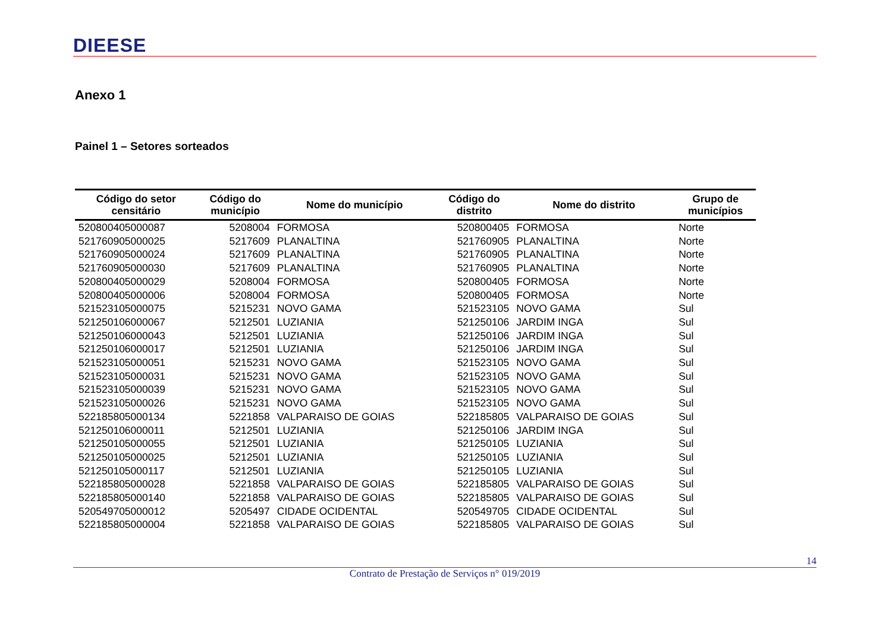DIEESE
Anexo 1
Painel 1 – Setores sorteados
| Código do setor censitário | Código do município | Nome do município | Código do distrito | Nome do distrito | Grupo de municípios |
| --- | --- | --- | --- | --- | --- |
| 520800405000087 | 5208004 | FORMOSA | 520800405 | FORMOSA | Norte |
| 521760905000025 | 5217609 | PLANALTINA | 521760905 | PLANALTINA | Norte |
| 521760905000024 | 5217609 | PLANALTINA | 521760905 | PLANALTINA | Norte |
| 521760905000030 | 5217609 | PLANALTINA | 521760905 | PLANALTINA | Norte |
| 520800405000029 | 5208004 | FORMOSA | 520800405 | FORMOSA | Norte |
| 520800405000006 | 5208004 | FORMOSA | 520800405 | FORMOSA | Norte |
| 521523105000075 | 5215231 | NOVO GAMA | 521523105 | NOVO GAMA | Sul |
| 521250106000067 | 5212501 | LUZIANIA | 521250106 | JARDIM INGA | Sul |
| 521250106000043 | 5212501 | LUZIANIA | 521250106 | JARDIM INGA | Sul |
| 521250106000017 | 5212501 | LUZIANIA | 521250106 | JARDIM INGA | Sul |
| 521523105000051 | 5215231 | NOVO GAMA | 521523105 | NOVO GAMA | Sul |
| 521523105000031 | 5215231 | NOVO GAMA | 521523105 | NOVO GAMA | Sul |
| 521523105000039 | 5215231 | NOVO GAMA | 521523105 | NOVO GAMA | Sul |
| 521523105000026 | 5215231 | NOVO GAMA | 521523105 | NOVO GAMA | Sul |
| 522185805000134 | 5221858 | VALPARAISO DE GOIAS | 522185805 | VALPARAISO DE GOIAS | Sul |
| 521250106000011 | 5212501 | LUZIANIA | 521250106 | JARDIM INGA | Sul |
| 521250105000055 | 5212501 | LUZIANIA | 521250105 | LUZIANIA | Sul |
| 521250105000025 | 5212501 | LUZIANIA | 521250105 | LUZIANIA | Sul |
| 521250105000117 | 5212501 | LUZIANIA | 521250105 | LUZIANIA | Sul |
| 522185805000028 | 5221858 | VALPARAISO DE GOIAS | 522185805 | VALPARAISO DE GOIAS | Sul |
| 522185805000140 | 5221858 | VALPARAISO DE GOIAS | 522185805 | VALPARAISO DE GOIAS | Sul |
| 520549705000012 | 5205497 | CIDADE OCIDENTAL | 520549705 | CIDADE OCIDENTAL | Sul |
| 522185805000004 | 5221858 | VALPARAISO DE GOIAS | 522185805 | VALPARAISO DE GOIAS | Sul |
14
Contrato de Prestação de Serviços n° 019/2019